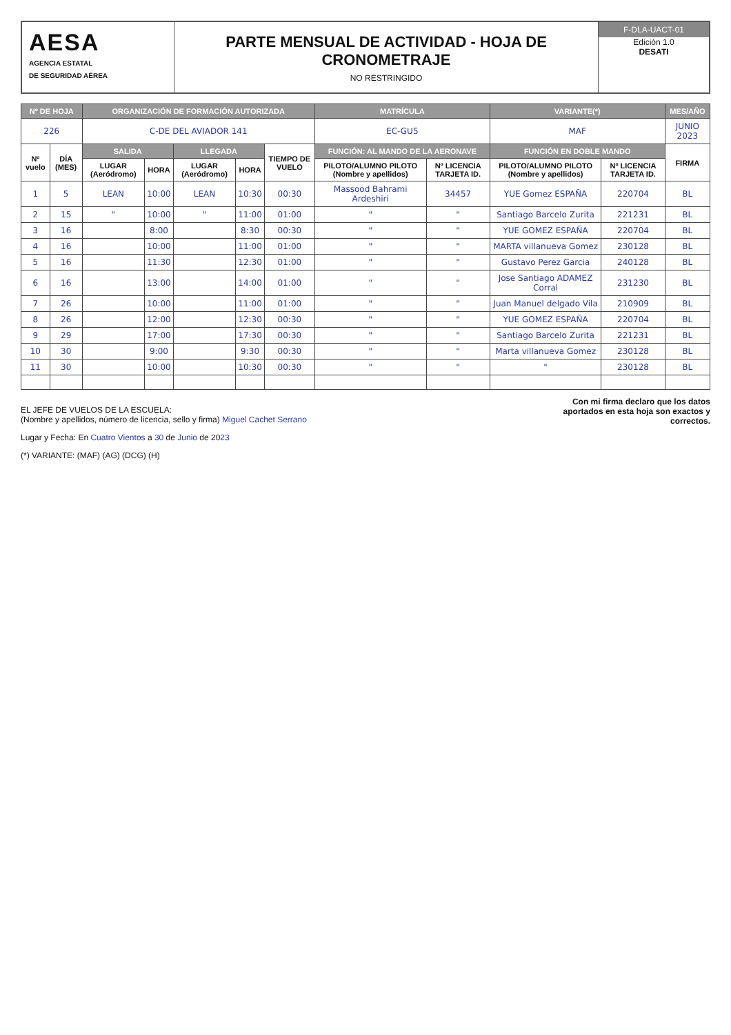AESA
AGENCIA ESTATAL
DE SEGURIDAD AÉREA
PARTE MENSUAL DE ACTIVIDAD - HOJA DE CRONOMETRAJE
NO RESTRINGIDO
F-DLA-UACT-01
Edición 1.0
DESATI
| Nº DE HOJA | | ORGANIZACIÓN DE FORMACIÓN AUTORIZADA | | | | | MATRÍCULA | | VARIANTE(*) | | MES/AÑO |
| --- | --- | --- | --- | --- | --- | --- | --- | --- | --- | --- | --- |
| 226 | | C-DE DEL AVIADOR 141 | | | | | EC-GU5 | | MAF | | JUNIO 2023 |
| Nº vuelo | DÍA (MES) | SALIDA | | LLEGADA | | TIEMPO DE VUELO | FUNCIÓN: AL MANDO DE LA AERONAVE | | FUNCIÓN EN DOBLE MANDO | | FIRMA |
| | | LUGAR (Aeródromo) | HORA | LUGAR (Aeródromo) | HORA | | PILOTO/ALUMNO PILOTO (Nombre y apellidos) | Nº LICENCIA TARJETA ID. | PILOTO/ALUMNO PILOTO (Nombre y apellidos) | Nº LICENCIA TARJETA ID. | |
| 1 | 5 | LEAN | 10:00 | LEAN | 10:30 | 00:30 | Massood Bahrami Ardeshiri | 34457 | YUE Gomez ESPAÑA | 220704 | BL |
| 2 | 15 | " | 10:00 | " | 11:00 | 01:00 | " | " | Santiago Barcelo Zurita | 221231 | BL |
| 3 | 16 | | 8:00 | | 8:30 | 00:30 | " | " | YUE GOMEZ ESPAÑA | 220704 | BL |
| 4 | 16 | | 10:00 | | 11:00 | 01:00 | " | " | MARTA villanueva Gomez | 230128 | BL |
| 5 | 16 | | 11:30 | | 12:30 | 01:00 | " | " | Gustavo Perez Garcia | 240128 | BL |
| 6 | 16 | | 13:00 | | 14:00 | 01:00 | " | " | Jose Santiago ADAMEZ Corral | 231230 | BL |
| 7 | 26 | | 10:00 | | 11:00 | 01:00 | " | " | Juan Manuel delgado Vila | 210909 | BL |
| 8 | 26 | | 12:00 | | 12:30 | 00:30 | " | " | YUE GOMEZ ESPAÑA | 220704 | BL |
| 9 | 29 | | 17:00 | | 17:30 | 00:30 | " | " | Santiago Barcelo Zurita | 221231 | BL |
| 10 | 30 | | 9:00 | | 9:30 | 00:30 | " | " | Marta villanueva Gomez | 230128 | BL |
| 11 | 30 | | 10:00 | | 10:30 | 00:30 | " | " | " | 230128 | BL |
EL JEFE DE VUELOS DE LA ESCUELA:
(Nombre y apellidos, número de licencia, sello y firma) Miguel Cachet Serrano
Lugar y Fecha: En Cuatro Vientos a 30 de Junio de 2023
(*) VARIANTE: (MAF) (AG) (DCG) (H)
Con mi firma declaro que los datos aportados en esta hoja son exactos y correctos.